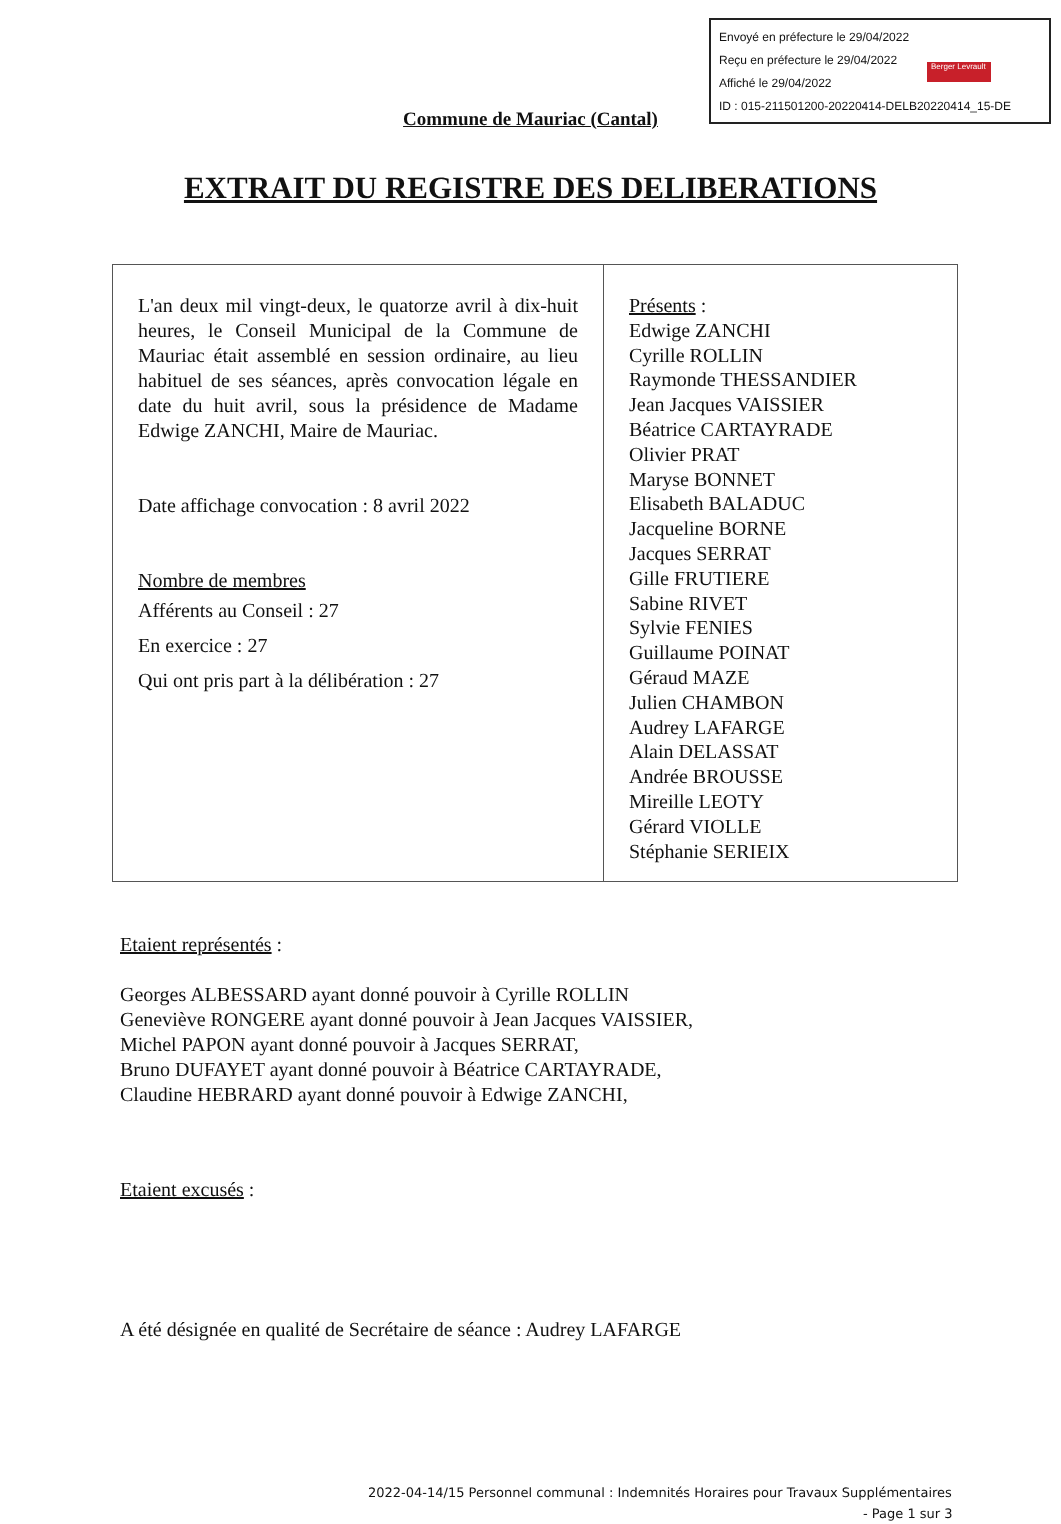Envoyé en préfecture le 29/04/2022
Reçu en préfecture le 29/04/2022
Affiché le 29/04/2022
ID : 015-211501200-20220414-DELB20220414_15-DE
Berger Levrault
Commune de Mauriac (Cantal)
EXTRAIT DU REGISTRE DES DELIBERATIONS
| L'an deux mil vingt-deux, le quatorze avril à dix-huit heures, le Conseil Municipal de la Commune de Mauriac était assemblé en session ordinaire, au lieu habituel de ses séances, après convocation légale en date du huit avril, sous la présidence de Madame Edwige ZANCHI, Maire de Mauriac. Date affichage convocation : 8 avril 2022 Nombre de membres Afférents au Conseil : 27 En exercice : 27 Qui ont pris part à la délibération : 27 | Présents : Edwige ZANCHI Cyrille ROLLIN Raymonde THESSANDIER Jean Jacques VAISSIER Béatrice CARTAYRADE Olivier PRAT Maryse BONNET Elisabeth BALADUC Jacqueline BORNE Jacques SERRAT Gille FRUTIERE Sabine RIVET Sylvie FENIES Guillaume POINAT Géraud MAZE Julien CHAMBON Audrey LAFARGE Alain DELASSAT Andrée BROUSSE Mireille LEOTY Gérard VIOLLE Stéphanie SERIEIX |
Etaient représentés :
Georges ALBESSARD ayant donné pouvoir à Cyrille ROLLIN
Geneviève RONGERE ayant donné pouvoir à Jean Jacques VAISSIER,
Michel PAPON ayant donné pouvoir à Jacques SERRAT,
Bruno DUFAYET ayant donné pouvoir à Béatrice CARTAYRADE,
Claudine HEBRARD ayant donné pouvoir à Edwige ZANCHI,
Etaient excusés :
A été désignée en qualité de Secrétaire de séance : Audrey LAFARGE
2022-04-14/15 Personnel communal : Indemnités Horaires pour Travaux Supplémentaires
- Page 1 sur 3